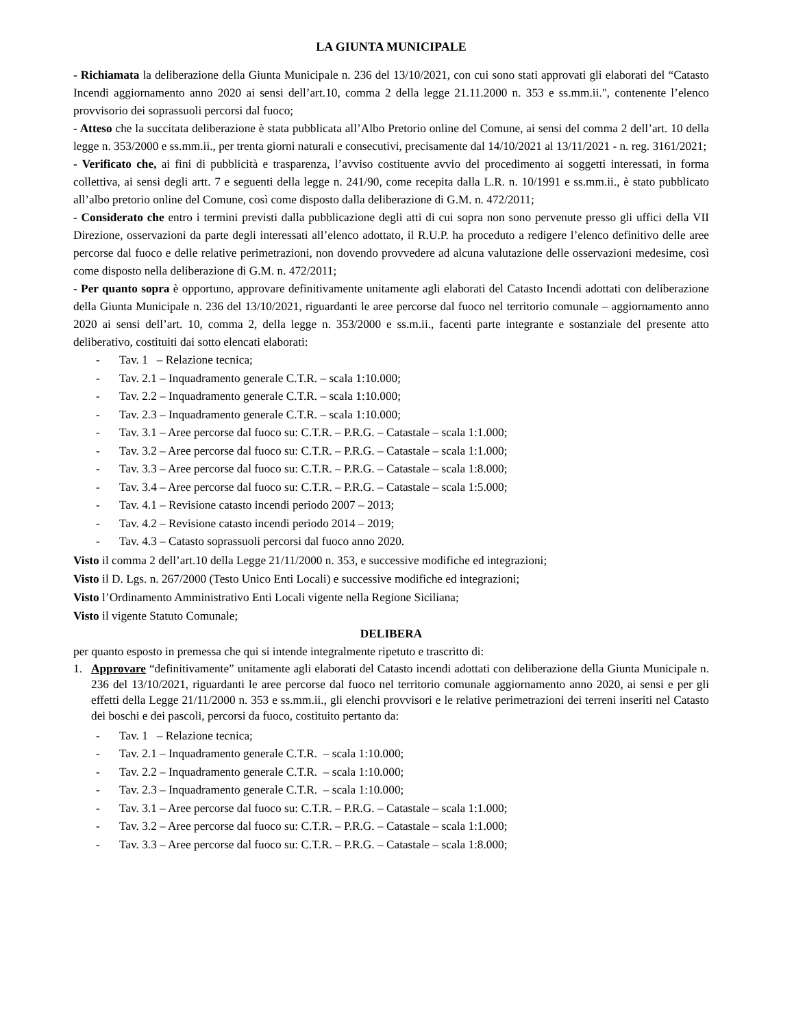LA GIUNTA MUNICIPALE
- Richiamata la deliberazione della Giunta Municipale n. 236 del 13/10/2021, con cui sono stati approvati gli elaborati del “Catasto Incendi aggiornamento anno 2020 ai sensi dell’art.10, comma 2 della legge 21.11.2000 n. 353 e ss.mm.ii.", contenente l’elenco provvisorio dei soprassuoli percorsi dal fuoco;
- Atteso che la succitata deliberazione è stata pubblicata all’Albo Pretorio online del Comune, ai sensi del comma 2 dell’art. 10 della legge n. 353/2000 e ss.mm.ii., per trenta giorni naturali e consecutivi, precisamente dal 14/10/2021 al 13/11/2021 - n. reg. 3161/2021;
- Verificato che, ai fini di pubblicità e trasparenza, l’avviso costituente avvio del procedimento ai soggetti interessati, in forma collettiva, ai sensi degli artt. 7 e seguenti della legge n. 241/90, come recepita dalla L.R. n. 10/1991 e ss.mm.ii., è stato pubblicato all’albo pretorio online del Comune, così come disposto dalla deliberazione di G.M. n. 472/2011;
- Considerato che entro i termini previsti dalla pubblicazione degli atti di cui sopra non sono pervenute presso gli uffici della VII Direzione, osservazioni da parte degli interessati all’elenco adottato, il R.U.P. ha proceduto a redigere l’elenco definitivo delle aree percorse dal fuoco e delle relative perimetrazioni, non dovendo provvedere ad alcuna valutazione delle osservazioni medesime, così come disposto nella deliberazione di G.M. n. 472/2011;
- Per quanto sopra è opportuno, approvare definitivamente unitamente agli elaborati del Catasto Incendi adottati con deliberazione della Giunta Municipale n. 236 del 13/10/2021, riguardanti le aree percorse dal fuoco nel territorio comunale – aggiornamento anno 2020 ai sensi dell’art. 10, comma 2, della legge n. 353/2000 e ss.m.ii., facenti parte integrante e sostanziale del presente atto deliberativo, costituiti dai sotto elencati elaborati:
- Tav. 1 – Relazione tecnica;
- Tav. 2.1 – Inquadramento generale C.T.R. – scala 1:10.000;
- Tav. 2.2 – Inquadramento generale C.T.R. – scala 1:10.000;
- Tav. 2.3 – Inquadramento generale C.T.R. – scala 1:10.000;
- Tav. 3.1 – Aree percorse dal fuoco su: C.T.R. – P.R.G. – Catastale – scala 1:1.000;
- Tav. 3.2 – Aree percorse dal fuoco su: C.T.R. – P.R.G. – Catastale – scala 1:1.000;
- Tav. 3.3 – Aree percorse dal fuoco su: C.T.R. – P.R.G. – Catastale – scala 1:8.000;
- Tav. 3.4 – Aree percorse dal fuoco su: C.T.R. – P.R.G. – Catastale – scala 1:5.000;
- Tav. 4.1 – Revisione catasto incendi periodo 2007 – 2013;
- Tav. 4.2 – Revisione catasto incendi periodo 2014 – 2019;
- Tav. 4.3 – Catasto soprassuoli percorsi dal fuoco anno 2020.
Visto il comma 2 dell’art.10 della Legge 21/11/2000 n. 353, e successive modifiche ed integrazioni;
Visto il D. Lgs. n. 267/2000 (Testo Unico Enti Locali) e successive modifiche ed integrazioni;
Visto l’Ordinamento Amministrativo Enti Locali vigente nella Regione Siciliana;
Visto il vigente Statuto Comunale;
DELIBERA
per quanto esposto in premessa che qui si intende integralmente ripetuto e trascritto di:
1. Approvare “definitivamente” unitamente agli elaborati del Catasto incendi adottati con deliberazione della Giunta Municipale n. 236 del 13/10/2021, riguardanti le aree percorse dal fuoco nel territorio comunale aggiornamento anno 2020, ai sensi e per gli effetti della Legge 21/11/2000 n. 353 e ss.mm.ii., gli elenchi provvisori e le relative perimetrazioni dei terreni inseriti nel Catasto dei boschi e dei pascoli, percorsi da fuoco, costituito pertanto da:
- Tav. 1 – Relazione tecnica;
- Tav. 2.1 – Inquadramento generale C.T.R. – scala 1:10.000;
- Tav. 2.2 – Inquadramento generale C.T.R. – scala 1:10.000;
- Tav. 2.3 – Inquadramento generale C.T.R. – scala 1:10.000;
- Tav. 3.1 – Aree percorse dal fuoco su: C.T.R. – P.R.G. – Catastale – scala 1:1.000;
- Tav. 3.2 – Aree percorse dal fuoco su: C.T.R. – P.R.G. – Catastale – scala 1:1.000;
- Tav. 3.3 – Aree percorse dal fuoco su: C.T.R. – P.R.G. – Catastale – scala 1:8.000;